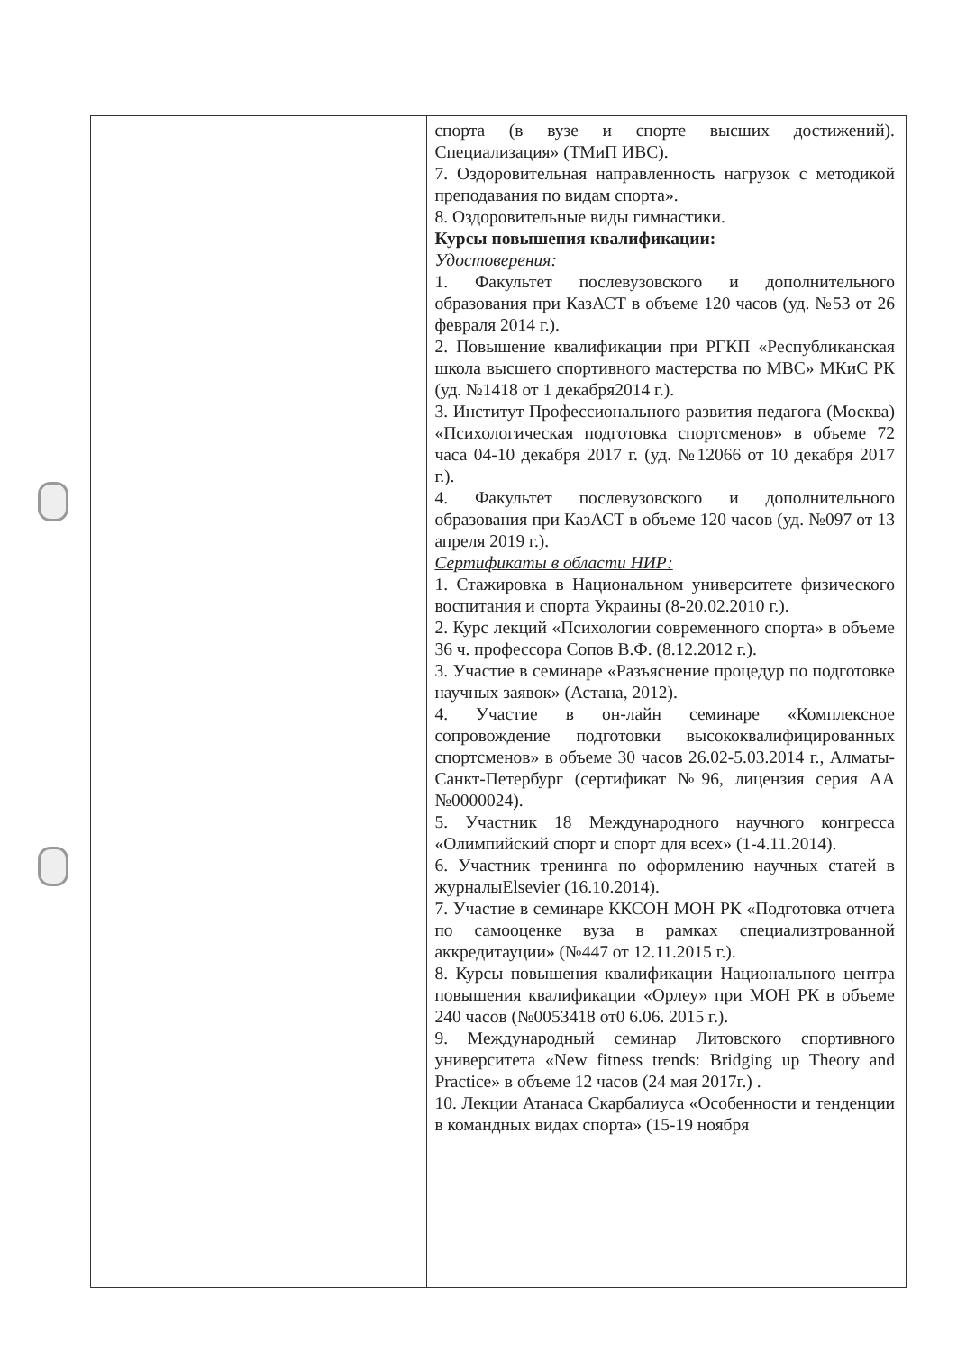| | | спорта (в вузе и спорте высших достижений). Специализация» (ТМиП ИВС). 7. Оздоровительная направленность нагрузок с методикой преподавания по видам спорта». 8. Оздоровительные виды гимнастики. Курсы повышения квалификации: Удостоверения: 1. Факультет послевузовского и дополнительного образования при КазАСТ в объеме 120 часов (уд. №53 от 26 февраля 2014 г.). 2. Повышение квалификации при РГКП «Республиканская школа высшего спортивного мастерства по МВС» МКиС РК (уд. №1418 от 1 декабря2014 г.). 3. Институт Профессионального развития педагога (Москва) «Психологическая подготовка спортсменов» в объеме 72 часа 04-10 декабря 2017 г. (уд. №12066 от 10 декабря 2017 г.). 4. Факультет послевузовского и дополнительного образования при КазАСТ в объеме 120 часов (уд. №097 от 13 апреля 2019 г.). Сертификаты в области НИР: 1. Стажировка в Национальном университете физического воспитания и спорта Украины (8-20.02.2010 г.). 2. Курс лекций «Психологии современного спорта» в объеме 36 ч. профессора Сопов В.Ф. (8.12.2012 г.). 3. Участие в семинаре «Разъяснение процедур по подготовке научных заявок» (Астана, 2012). 4. Участие в он-лайн семинаре «Комплексное сопровождение подготовки высококвалифицированных спортсменов» в объеме 30 часов 26.02-5.03.2014 г., Алматы-Санкт-Петербург (сертификат №96, лицензия серия АА №0000024). 5. Участник 18 Международного научного конгресса «Олимпийский спорт и спорт для всех» (1-4.11.2014). 6. Участник тренинга по оформлению научных статей в журналыElsevier (16.10.2014). 7. Участие в семинаре ККСОН МОН РК «Подготовка отчета по самооценке вуза в рамках специализтрованной аккредитауции» (№447 от 12.11.2015 г.). 8. Курсы повышения квалификации Национального центра повышения квалификации «Орлеу» при МОН РК в объеме 240 часов (№0053418 от0 6.06. 2015 г.). 9. Международный семинар Литовского спортивного университета «New fitness trends: Bridging up Theory and Practice» в объеме 12 часов (24 мая 2017г.) . 10. Лекции Атанаса Скарбалиуса «Особенности и тенденции в командных видах спорта» (15-19 ноября |